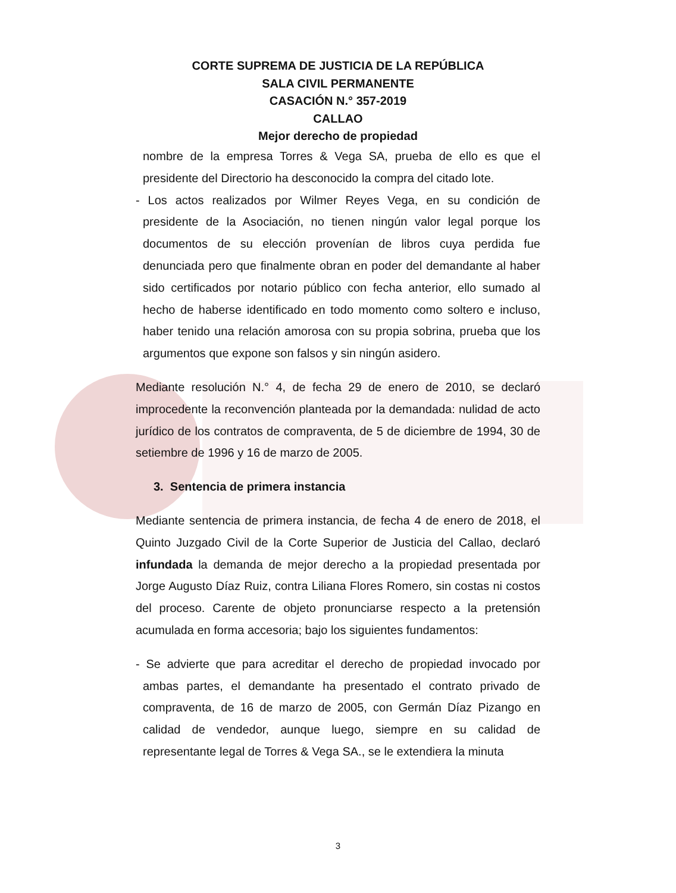CORTE SUPREMA DE JUSTICIA DE LA REPÚBLICA
SALA CIVIL PERMANENTE
CASACIÓN N.° 357-2019
CALLAO
Mejor derecho de propiedad
nombre de la empresa Torres & Vega SA, prueba de ello es que el presidente del Directorio ha desconocido la compra del citado lote.
- Los actos realizados por Wilmer Reyes Vega, en su condición de presidente de la Asociación, no tienen ningún valor legal porque los documentos de su elección provenían de libros cuya perdida fue denunciada pero que finalmente obran en poder del demandante al haber sido certificados por notario público con fecha anterior, ello sumado al hecho de haberse identificado en todo momento como soltero e incluso, haber tenido una relación amorosa con su propia sobrina, prueba que los argumentos que expone son falsos y sin ningún asidero.
Mediante resolución N.° 4, de fecha 29 de enero de 2010, se declaró improcedente la reconvención planteada por la demandada: nulidad de acto jurídico de los contratos de compraventa, de 5 de diciembre de 1994, 30 de setiembre de 1996 y 16 de marzo de 2005.
3. Sentencia de primera instancia
Mediante sentencia de primera instancia, de fecha 4 de enero de 2018, el Quinto Juzgado Civil de la Corte Superior de Justicia del Callao, declaró infundada la demanda de mejor derecho a la propiedad presentada por Jorge Augusto Díaz Ruiz, contra Liliana Flores Romero, sin costas ni costos del proceso. Carente de objeto pronunciarse respecto a la pretensión acumulada en forma accesoria; bajo los siguientes fundamentos:
- Se advierte que para acreditar el derecho de propiedad invocado por ambas partes, el demandante ha presentado el contrato privado de compraventa, de 16 de marzo de 2005, con Germán Díaz Pizango en calidad de vendedor, aunque luego, siempre en su calidad de representante legal de Torres & Vega SA., se le extendiera la minuta
3